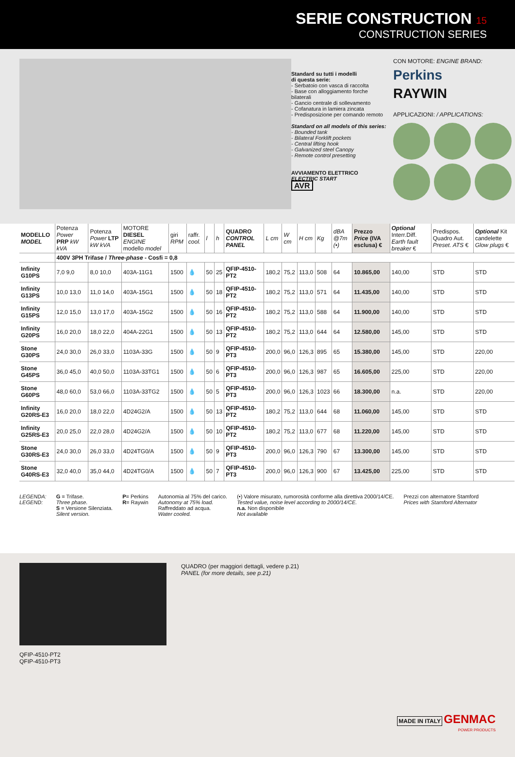SERIE CONSTRUCTION 15
CONSTRUCTION SERIES
Standard su tutti i modelli
di questa serie:
- Serbatoio con vasca di raccolta
- Base con alloggiamento forche bilaterali
- Gancio centrale di sollevamento
- Cofanatura in lamiera zincata
- Predisposizione per comando remoto
Standard on all models of this series:
- Bounded tank
- Bilateral Forklift pockets
- Central lifting hook
- Galvanized steel Canopy
- Remote control presetting
AVVIAMENTO ELETTRICO
ELECTRIC START
AVR
CON MOTORE: ENGINE BRAND:
Perkins
RAYWIN
APPLICAZIONI: / APPLICATIONS:
| MODELLO MODEL | Potenza Power PRP kW kVA | Potenza Power LTP kW kVA | MOTORE DIESEL ENGINE modello model | giri RPM | raffr. cool. | l | h | QUADRO CONTROL PANEL | L cm | W cm | H cm | Kg | dBA @7m (•) | Prezzo Price (IVA esclusa) € | Optional Interr.Diff. Earth fault breaker € | Predispos. Quadro Aut. Preset. ATS € | Optional Kit candelette Glow plugs € |
| --- | --- | --- | --- | --- | --- | --- | --- | --- | --- | --- | --- | --- | --- | --- | --- | --- | --- |
| | 400V 3PH Trifase / Three-phase - Cosfi = 0,8 | | | | | | | | | | | | | | | | |
| Infinity G10PS | 7,0 9,0 | 8,0 10,0 | 403A-11G1 | 1500 | 💧 | 50 | 25 | QFIP-4510-PT2 | 180,2 | 75,2 | 113,0 | 508 | 64 | 10.865,00 | 140,00 | STD | STD |
| Infinity G13PS | 10,0 13,0 | 11,0 14,0 | 403A-15G1 | 1500 | 💧 | 50 | 18 | QFIP-4510-PT2 | 180,2 | 75,2 | 113,0 | 571 | 64 | 11.435,00 | 140,00 | STD | STD |
| Infinity G15PS | 12,0 15,0 | 13,0 17,0 | 403A-15G2 | 1500 | 💧 | 50 | 16 | QFIP-4510-PT2 | 180,2 | 75,2 | 113,0 | 588 | 64 | 11.900,00 | 140,00 | STD | STD |
| Infinity G20PS | 16,0 20,0 | 18,0 22,0 | 404A-22G1 | 1500 | 💧 | 50 | 13 | QFIP-4510-PT2 | 180,2 | 75,2 | 113,0 | 644 | 64 | 12.580,00 | 145,00 | STD | STD |
| Stone G30PS | 24,0 30,0 | 26,0 33,0 | 1103A-33G | 1500 | 💧 | 50 | 9 | QFIP-4510-PT3 | 200,0 | 96,0 | 126,3 | 895 | 65 | 15.380,00 | 145,00 | STD | 220,00 |
| Stone G45PS | 36,0 45,0 | 40,0 50,0 | 1103A-33TG1 | 1500 | 💧 | 50 | 6 | QFIP-4510-PT3 | 200,0 | 96,0 | 126,3 | 987 | 65 | 16.605,00 | 225,00 | STD | 220,00 |
| Stone G60PS | 48,0 60,0 | 53,0 66,0 | 1103A-33TG2 | 1500 | 💧 | 50 | 5 | QFIP-4510-PT3 | 200,0 | 96,0 | 126,3 | 1023 | 66 | 18.300,00 | n.a. | STD | 220,00 |
| Infinity G20RS-E3 | 16,0 20,0 | 18,0 22,0 | 4D24G2/A | 1500 | 💧 | 50 | 13 | QFIP-4510-PT2 | 180,2 | 75,2 | 113,0 | 644 | 68 | 11.060,00 | 145,00 | STD | STD |
| Infinity G25RS-E3 | 20,0 25,0 | 22,0 28,0 | 4D24G2/A | 1500 | 💧 | 50 | 10 | QFIP-4510-PT2 | 180,2 | 75,2 | 113,0 | 677 | 68 | 11.220,00 | 145,00 | STD | STD |
| Stone G30RS-E3 | 24,0 30,0 | 26,0 33,0 | 4D24TG0/A | 1500 | 💧 | 50 | 9 | QFIP-4510-PT3 | 200,0 | 96,0 | 126,3 | 790 | 67 | 13.300,00 | 145,00 | STD | STD |
| Stone G40RS-E3 | 32,0 40,0 | 35,0 44,0 | 4D24TG0/A | 1500 | 💧 | 50 | 7 | QFIP-4510-PT3 | 200,0 | 96,0 | 126,3 | 900 | 67 | 13.425,00 | 225,00 | STD | STD |
LEGENDA:
LEGEND:
G = Trifase.
Three phase.
S = Versione Silenziata.
Silent version.
P= Perkins
R= Raywin
Autonomia al 75% del carico.
Autonomy at 75% load.
Raffreddato ad acqua.
Water cooled.
(•) Valore misurato, rumorosità conforme alla direttiva 2000/14/CE.
Tested value, noise level according to 2000/14/CE.
n.a. Non disponibile
Not available
Prezzi con alternatore Stamford
Prices with Stamford Alternator
QFIP-4510-PT2
QFIP-4510-PT3
QUADRO (per maggiori dettagli, vedere p.21)
PANEL (for more details, see p.21)
MADE IN ITALY GENMAC
POWER PRODUCTS